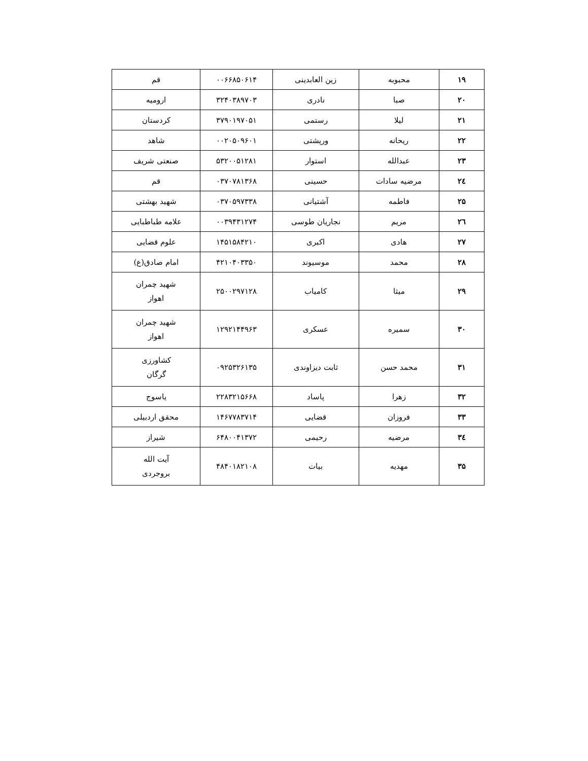| ۱۹ | محبوبه | زین العابدینی | ۰۰۶۶۸۵۰۶۱۴ | قم |
| ۲۰ | صبا | نادری | ۳۲۴۰۳۸۹۷۰۳ | ارومیه |
| ۲۱ | لیلا | رستمی | ۳۷۹۰۱۹۷۰۵۱ | کردستان |
| ۲۲ | ریحانه | ورپشتی | ۰۰۲۰۵۰۹۶۰۱ | شاهد |
| ۲۳ | عبدالله | استوار | ۵۳۲۰۰۵۱۲۸۱ | صنعتی شریف |
| ۲٤ | مرضیه سادات | حسینی | ۰۳۷۰۷۸۱۳۶۸ | قم |
| ۲۵ | فاطمه | آشتیانی | ۰۳۷۰۵۹۷۳۳۸ | شهید بهشتی |
| ۲٦ | مریم | نجاریان طوسی | ۰۰۳۹۴۳۱۲۷۴ | علامه طباطبایی |
| ۲۷ | هادی | اکبری | ۱۴۵۱۵۸۴۲۱۰ | علوم قضایی |
| ۲۸ | محمد | موسیوند | ۴۲۱۰۴۰۳۳۵۰ | امام صادق(ع) |
| ۲۹ | میثا | کامیاب | ۲۵۰۰۲۹۷۱۲۸ | شهید چمران اهواز |
| ۳۰ | سمیره | عسکری | ۱۲۹۲۱۴۴۹۶۳ | شهید چمران اهواز |
| ۳۱ | محمد حسن | ثابت دیزاوندی | ۰۹۲۵۳۲۶۱۳۵ | کشاورزی گرگان |
| ۳۲ | زهرا | پاساد | ۲۲۸۳۲۱۵۶۶۸ | یاسوج |
| ۳۳ | فروزان | قضایی | ۱۴۶۷۷۸۳۷۱۴ | محقق اردبیلی |
| ۳٤ | مرضیه | رحیمی | ۶۴۸۰۰۴۱۳۷۲ | شیراز |
| ۳۵ | مهدیه | بیات | ۴۸۴۰۱۸۲۱۰۸ | آیت الله بروجردی |